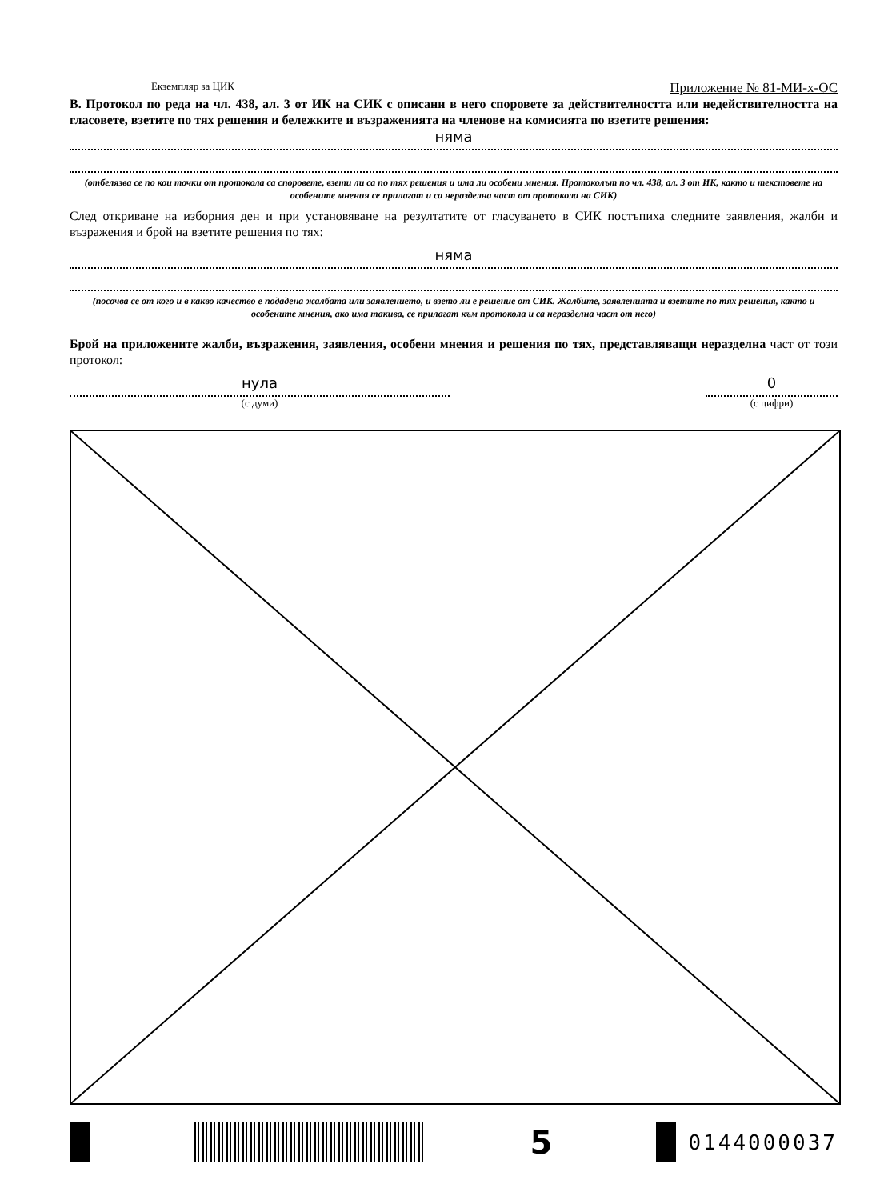Екземпляр за ЦИК Приложение № 81-МИ-х-ОС
В. Протокол по реда на чл. 438, ал. 3 от ИК на СИК с описани в него споровете за действителността или недействителността на гласовете, взетите по тях решения и бележките и възраженията на членове на комисията по взетите решения:
няма
(отбелязва се по кои точки от протокола са споровете, взети ли са по тях решения и има ли особени мнения. Протоколът по чл. 438, ал. 3 от ИК, както и текстовете на особените мнения се прилагат и са неразделна част от протокола на СИК)
След откриване на изборния ден и при установяване на резултатите от гласуването в СИК постъпиха следните заявления, жалби и възражения и брой на взетите решения по тях:
няма
(посочва се от кого и в какво качество е подадена жалбата или заявлението, и взето ли е решение от СИК. Жалбите, заявленията и взетите по тях решения, както и особените мнения, ако има такива, се прилагат към протокола и са неразделна част от него)
Брой на приложените жалби, възражения, заявления, особени мнения и решения по тях, представляващи неразделна част от този протокол:
нула
(с думи)
0
(с цифри)
5
0144000037